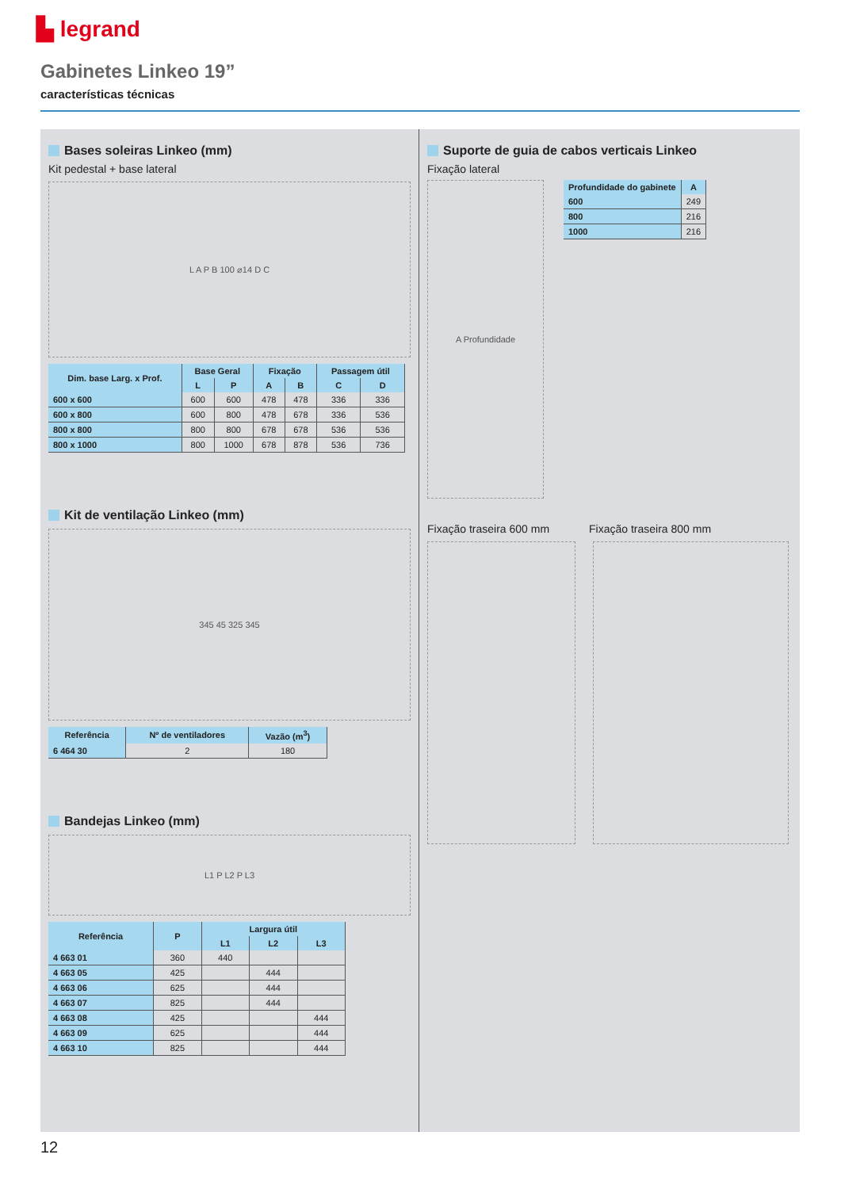▙ legrand
Gabinetes Linkeo 19”
características técnicas
Bases soleiras Linkeo (mm)
Kit pedestal + base lateral
L A P B 100 ⌀14 D C
| Dim. base Larg. x Prof. | Base Geral | | Fixação | | Passagem útil | |
| --- | --- | --- | --- | --- | --- | --- |
| | L | P | A | B | C | D |
| 600 x 600 | 600 | 600 | 478 | 478 | 336 | 336 |
| 600 x 800 | 600 | 800 | 478 | 678 | 336 | 536 |
| 800 x 800 | 800 | 800 | 678 | 678 | 536 | 536 |
| 800 x 1000 | 800 | 1000 | 678 | 878 | 536 | 736 |
Kit de ventilação Linkeo (mm)
345 45 325 345
| Referência | Nº de ventiladores | Vazão (m<sup>3</sup>) |
| --- | --- | --- |
| 6 464 30 | 2 | 180 |
Bandejas Linkeo (mm)
L1 P L2 P L3
| Referência | P | Largura útil | | |
| --- | --- | --- | --- | --- |
| | | L1 | L2 | L3 |
| 4 663 01 | 360 | 440 | | |
| 4 663 05 | 425 | | 444 | |
| 4 663 06 | 625 | | 444 | |
| 4 663 07 | 825 | | 444 | |
| 4 663 08 | 425 | | | 444 |
| 4 663 09 | 625 | | | 444 |
| 4 663 10 | 825 | | | 444 |
Suporte de guia de cabos verticais Linkeo
Fixação lateral
A Profundidade
| Profundidade do gabinete | A |
| --- | --- |
| 600 | 249 |
| 800 | 216 |
| 1000 | 216 |
Fixação traseira 600 mm Fixação traseira 800 mm
12